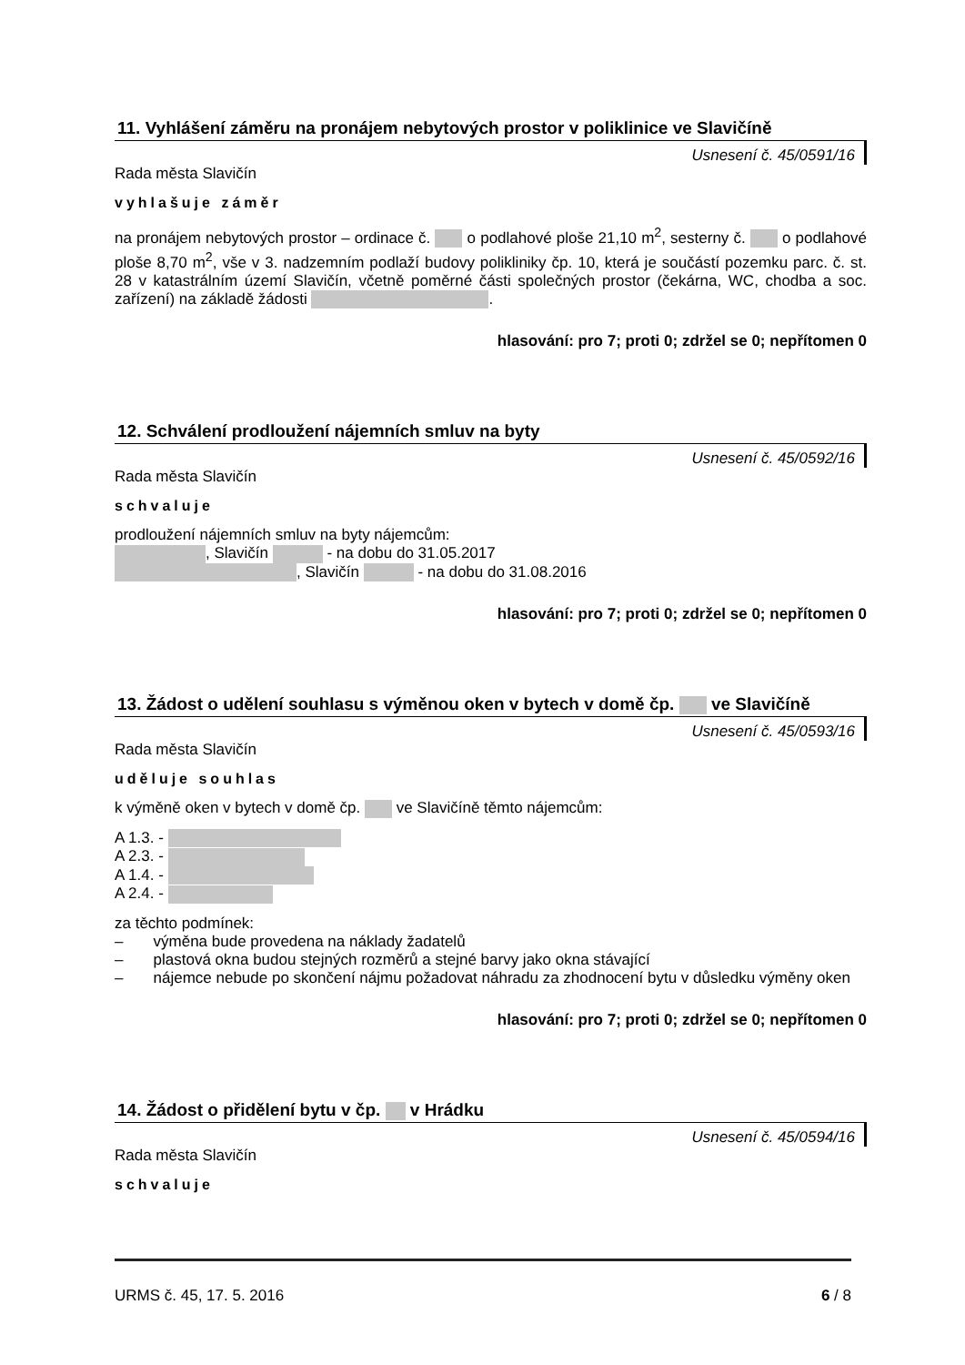11. Vyhlášení záměru na pronájem nebytových prostor v poliklinice ve Slavičíně
Usnesení č. 45/0591/16
Rada města Slavičín
vyhlašuje záměr
na pronájem nebytových prostor – ordinace č. o podlahové ploše 21,10 m<sup>2</sup>, sesterny č. o podlahové ploše 8,70 m<sup>2</sup>, vše v 3. nadzemním podlaží budovy polikliniky čp. 10, která je součástí pozemku parc. č. st. 28 v katastrálním území Slavičín, včetně poměrné části společných prostor (čekárna, WC, chodba a soc. zařízení) na základě žádosti .
hlasování: pro 7; proti 0; zdržel se 0; nepřítomen 0
12. Schválení prodloužení nájemních smluv na byty
Usnesení č. 45/0592/16
Rada města Slavičín
schvaluje
prodloužení nájemních smluv na byty nájemcům:
, Slavičín - na dobu do 31.05.2017
, Slavičín - na dobu do 31.08.2016
hlasování: pro 7; proti 0; zdržel se 0; nepřítomen 0
13. Žádost o udělení souhlasu s výměnou oken v bytech v domě čp. ve Slavičíně
Usnesení č. 45/0593/16
Rada města Slavičín
uděluje souhlas
k výměně oken v bytech v domě čp. ve Slavičíně těmto nájemcům:
A 1.3. -
A 2.3. -
A 1.4. -
A 2.4. -
za těchto podmínek:
– výměna bude provedena na náklady žadatelů
– plastová okna budou stejných rozměrů a stejné barvy jako okna stávající
– nájemce nebude po skončení nájmu požadovat náhradu za zhodnocení bytu v důsledku výměny oken
hlasování: pro 7; proti 0; zdržel se 0; nepřítomen 0
14. Žádost o přidělení bytu v čp. v Hrádku
Usnesení č. 45/0594/16
Rada města Slavičín
schvaluje
URMS č. 45, 17. 5. 2016 6 / 8